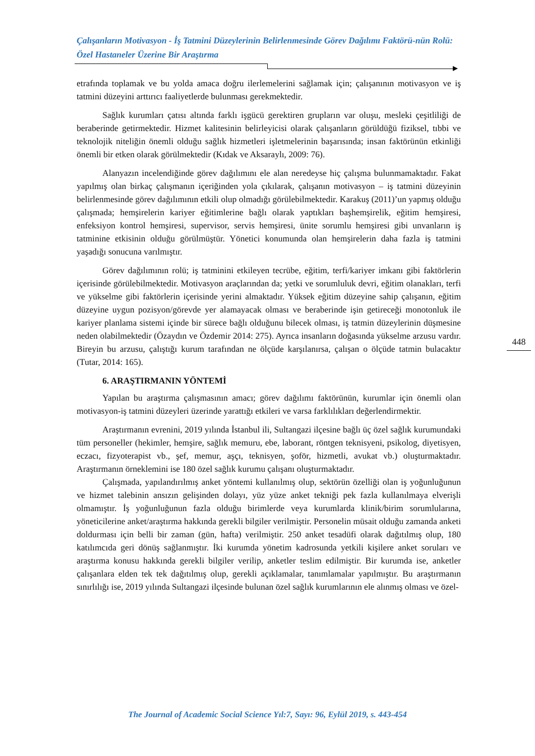Çalışanların Motivasyon - İş Tatmini Düzeylerinin Belirlenmesinde Görev Dağılımı Faktörü-nün Rolü: Özel Hastaneler Üzerine Bir Araştırma
etrafında toplamak ve bu yolda amaca doğru ilerlemelerini sağlamak için; çalışanının motivasyon ve iş tatmini düzeyini arttırıcı faaliyetlerde bulunması gerekmektedir.
Sağlık kurumları çatısı altında farklı işgücü gerektiren grupların var oluşu, mesleki çeşitliliği de beraberinde getirmektedir. Hizmet kalitesinin belirleyicisi olarak çalışanların görüldüğü fiziksel, tıbbi ve teknolojik niteliğin önemli olduğu sağlık hizmetleri işletmelerinin başarısında; insan faktörünün etkinliği önemli bir etken olarak görülmektedir (Kıdak ve Aksaraylı, 2009: 76).
Alanyazın incelendiğinde görev dağılımını ele alan neredeyse hiç çalışma bulunmamaktadır. Fakat yapılmış olan birkaç çalışmanın içeriğinden yola çıkılarak, çalışanın motivasyon – iş tatmini düzeyinin belirlenmesinde görev dağılımının etkili olup olmadığı görülebilmektedir. Karakuş (2011)’un yapmış olduğu çalışmada; hemşirelerin kariyer eğitimlerine bağlı olarak yaptıkları başhemşirelik, eğitim hemşiresi, enfeksiyon kontrol hemşiresi, supervisor, servis hemşiresi, ünite sorumlu hemşiresi gibi unvanların iş tatminine etkisinin olduğu görülmüştür. Yönetici konumunda olan hemşirelerin daha fazla iş tatmini yaşadığı sonucuna varılmıştır.
Görev dağılımının rolü; iş tatminini etkileyen tecrübe, eğitim, terfi/kariyer imkanı gibi faktörlerin içerisinde görülebilmektedir. Motivasyon araçlarından da; yetki ve sorumluluk devri, eğitim olanakları, terfi ve yükselme gibi faktörlerin içerisinde yerini almaktadır. Yüksek eğitim düzeyine sahip çalışanın, eğitim düzeyine uygun pozisyon/görevde yer alamayacak olması ve beraberinde işin getireceği monotonluk ile kariyer planlama sistemi içinde bir sürece bağlı olduğunu bilecek olması, iş tatmin düzeylerinin düşmesine neden olabilmektedir (Özaydın ve Özdemir 2014: 275). Ayrıca insanların doğasında yükselme arzusu vardır. Bireyin bu arzusu, çalıştığı kurum tarafından ne ölçüde karşılanırsa, çalışan o ölçüde tatmin bulacaktır (Tutar, 2014: 165).
6. ARAŞTIRMANIN YÖNTEMİ
Yapılan bu araştırma çalışmasının amacı; görev dağılımı faktörünün, kurumlar için önemli olan motivasyon-iş tatmini düzeyleri üzerinde yarattığı etkileri ve varsa farklılıkları değerlendirmektir.
Araştırmanın evrenini, 2019 yılında İstanbul ili, Sultangazi ilçesine bağlı üç özel sağlık kurumundaki tüm personeller (hekimler, hemşire, sağlık memuru, ebe, laborant, röntgen teknisyeni, psikolog, diyetisyen, eczacı, fizyoterapist vb., şef, memur, aşçı, teknisyen, şoför, hizmetli, avukat vb.) oluşturmaktadır. Araştırmanın örneklemini ise 180 özel sağlık kurumu çalışanı oluşturmaktadır.
Çalışmada, yapılandırılmış anket yöntemi kullanılmış olup, sektörün özelliği olan iş yoğunluğunun ve hizmet talebinin ansızın gelişinden dolayı, yüz yüze anket tekniği pek fazla kullanılmaya elverişli olmamıştır. İş yoğunluğunun fazla olduğu birimlerde veya kurumlarda klinik/birim sorumlularına, yöneticilerine anket/araştırma hakkında gerekli bilgiler verilmiştir. Personelin müsait olduğu zamanda anketi doldurması için belli bir zaman (gün, hafta) verilmiştir. 250 anket tesadüfi olarak dağıtılmış olup, 180 katılımcıda geri dönüş sağlanmıştır. İki kurumda yönetim kadrosunda yetkili kişilere anket soruları ve araştırma konusu hakkında gerekli bilgiler verilip, anketler teslim edilmiştir. Bir kurumda ise, anketler çalışanlara elden tek tek dağıtılmış olup, gerekli açıklamalar, tanımlamalar yapılmıştır. Bu araştırmanın sınırlılığı ise, 2019 yılında Sultangazi ilçesinde bulunan özel sağlık kurumlarının ele alınmış olması ve özel-
448
The Journal of Academic Social Science Yıl:7, Sayı: 96, Eylül 2019, s. 443-454